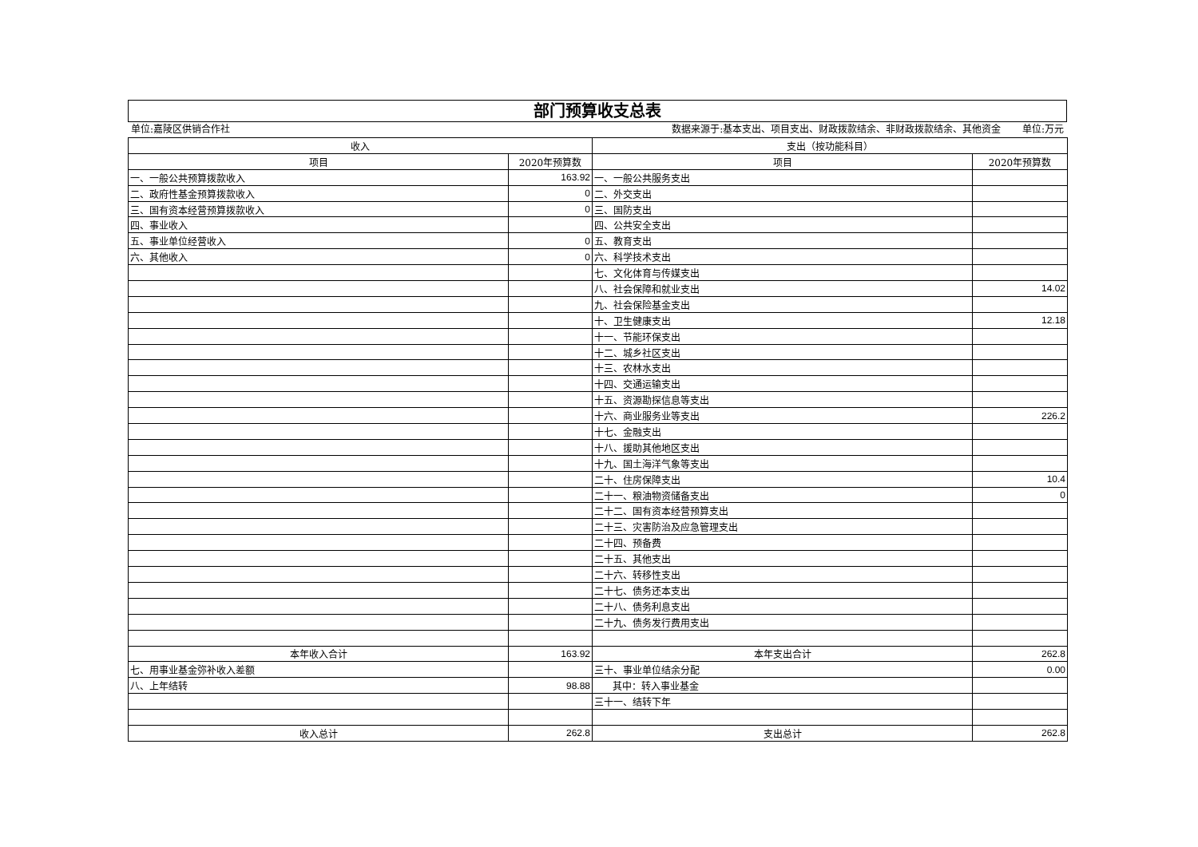部门预算收支总表
单位:嘉陵区供销合作社 数据来源于:基本支出、项目支出、财政拨款结余、非财政拨款结余、其他资金 单位:万元
| 收入 | | 支出（按功能科目） | |
| --- | --- | --- | --- |
| 项目 | 2020年预算数 | 项目 | 2020年预算数 |
| 一、一般公共预算拨款收入 | 163.92 | 一、一般公共服务支出 | |
| 二、政府性基金预算拨款收入 | 0 | 二、外交支出 | |
| 三、国有资本经营预算拨款收入 | 0 | 三、国防支出 | |
| 四、事业收入 | | 四、公共安全支出 | |
| 五、事业单位经营收入 | 0 | 五、教育支出 | |
| 六、其他收入 | 0 | 六、科学技术支出 | |
| | | 七、文化体育与传媒支出 | |
| | | 八、社会保障和就业支出 | 14.02 |
| | | 九、社会保险基金支出 | |
| | | 十、卫生健康支出 | 12.18 |
| | | 十一、节能环保支出 | |
| | | 十二、城乡社区支出 | |
| | | 十三、农林水支出 | |
| | | 十四、交通运输支出 | |
| | | 十五、资源勘探信息等支出 | |
| | | 十六、商业服务业等支出 | 226.2 |
| | | 十七、金融支出 | |
| | | 十八、援助其他地区支出 | |
| | | 十九、国土海洋气象等支出 | |
| | | 二十、住房保障支出 | 10.4 |
| | | 二十一、粮油物资储备支出 | 0 |
| | | 二十二、国有资本经营预算支出 | |
| | | 二十三、灾害防治及应急管理支出 | |
| | | 二十四、预备费 | |
| | | 二十五、其他支出 | |
| | | 二十六、转移性支出 | |
| | | 二十七、债务还本支出 | |
| | | 二十八、债务利息支出 | |
| | | 二十九、债务发行费用支出 | |
| 本年收入合计 | 163.92 | 本年支出合计 | 262.8 |
| 七、用事业基金弥补收入差额 | | 三十、事业单位结余分配 | 0.00 |
| 八、上年结转 | 98.88 | 其中：转入事业基金 | |
| | | 三十一、结转下年 | |
| 收入总计 | 262.8 | 支出总计 | 262.8 |